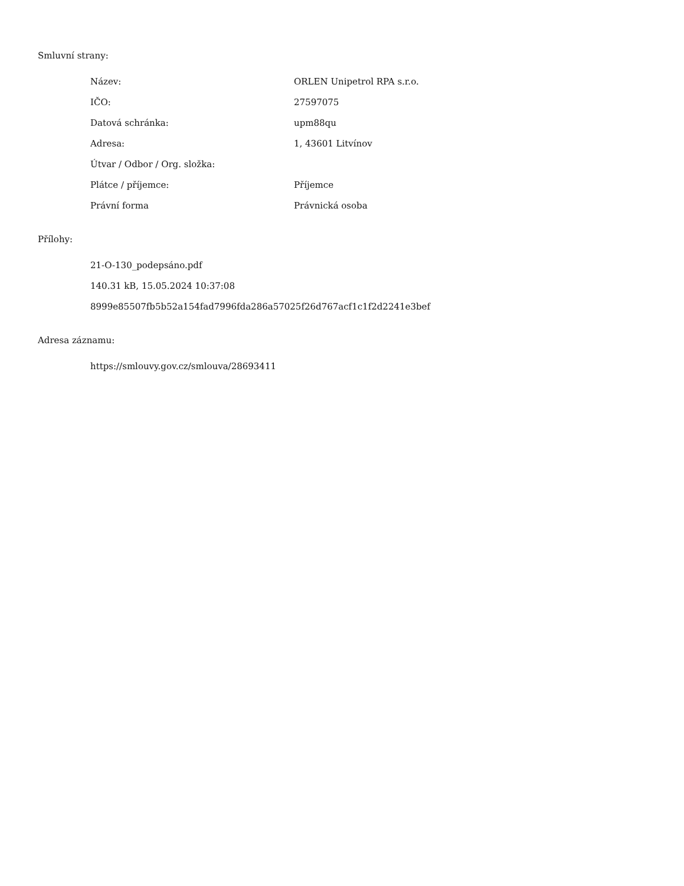Smluvní strany:
| Název: | ORLEN Unipetrol RPA s.r.o. |
| IČO: | 27597075 |
| Datová schránka: | upm88qu |
| Adresa: | 1, 43601 Litvínov |
| Útvar / Odbor / Org. složka: | |
| Plátce / příjemce: | Příjemce |
| Právní forma | Právnická osoba |
Přílohy:
21-O-130_podepsáno.pdf
140.31 kB, 15.05.2024 10:37:08
8999e85507fb5b52a154fad7996fda286a57025f26d767acf1c1f2d2241e3bef
Adresa záznamu:
https://smlouvy.gov.cz/smlouva/28693411